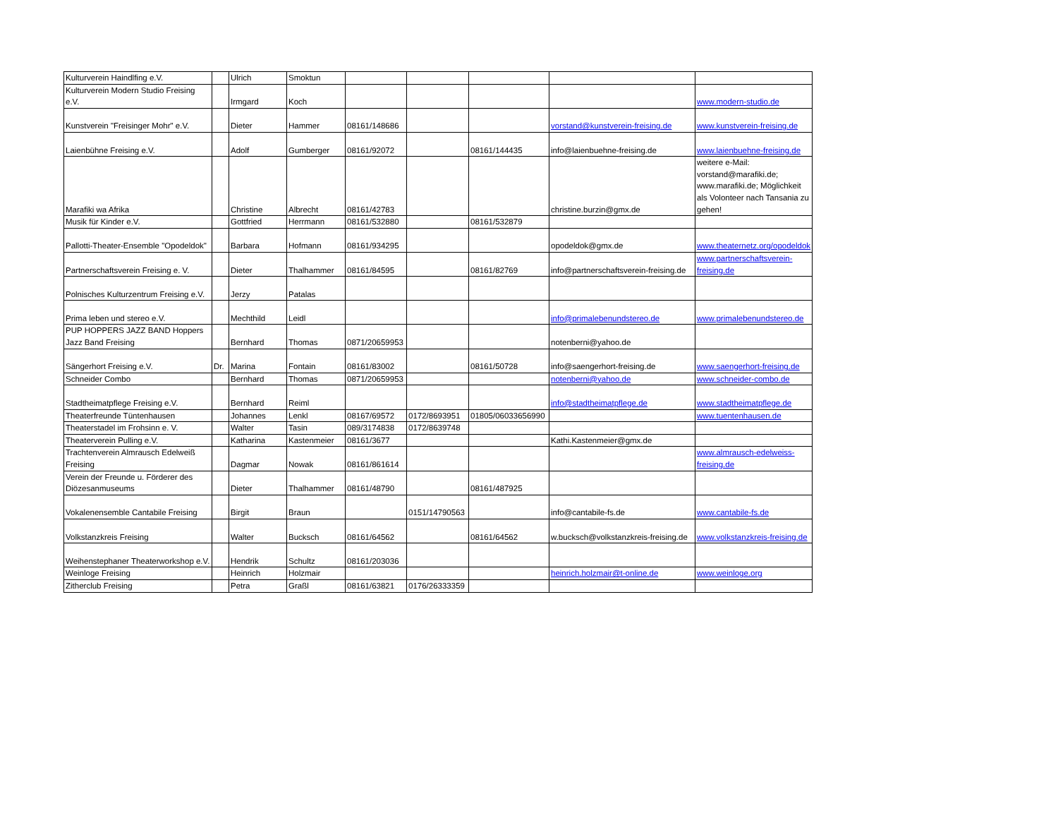| Kulturverein Haindlfing e.V. | | Ulrich | Smoktun | | | | | |
| Kulturverein Modern Studio Freising e.V. | | Irmgard | Koch | | | | | www.modern-studio.de |
| Kunstverein "Freisinger Mohr" e.V. | | Dieter | Hammer | 08161/148686 | | | vorstand@kunstverein-freising.de | www.kunstverein-freising.de |
| Laienbühne Freising e.V. | | Adolf | Gumberger | 08161/92072 | | 08161/144435 | info@laienbuehne-freising.de | www.laienbuehne-freising.de |
| Marafiki wa Afrika | | Christine | Albrecht | 08161/42783 | | | christine.burzin@gmx.de | weitere e-Mail: vorstand@marafiki.de; www.marafiki.de; Möglichkeit als Volonteer nach Tansania zu gehen! |
| Musik für Kinder e.V. | | Gottfried | Herrmann | 08161/532880 | | 08161/532879 | | |
| Pallotti-Theater-Ensemble "Opodeldok" | | Barbara | Hofmann | 08161/934295 | | | opodeldok@gmx.de | www.theaternetz.org/opodeldok |
| Partnerschaftsverein Freising e. V. | | Dieter | Thalhammer | 08161/84595 | | 08161/82769 | info@partnerschaftsverein-freising.de | www.partnerschaftsverein-freising.de |
| Polnisches Kulturzentrum Freising e.V. | | Jerzy | Patalas | | | | | |
| Prima leben und stereo e.V. | | Mechthild | Leidl | | | | info@primalebenundstereo.de | www.primalebenundstereo.de |
| PUP HOPPERS JAZZ BAND Hoppers Jazz Band Freising | | Bernhard | Thomas | 0871/20659953 | | | notenberni@yahoo.de | |
| Sängerhort Freising e.V. | Dr. | Marina | Fontain | 08161/83002 | | 08161/50728 | info@saengerhort-freising.de | www.saengerhort-freising.de |
| Schneider Combo | | Bernhard | Thomas | 0871/20659953 | | | notenberni@yahoo.de | www.schneider-combo.de |
| Stadtheimatpflege Freising e.V. | | Bernhard | Reiml | | | | info@stadtheimatpflege.de | www.stadtheimatpflege.de |
| Theaterfreunde Tüntenhausen | | Johannes | Lenkl | 08167/69572 | 0172/8693951 | 01805/06033656990 | | www.tuentenhausen.de |
| Theaterstadel im Frohsinn e. V. | | Walter | Tasin | 089/3174838 | 0172/8639748 | | | |
| Theaterverein Pulling e.V. | | Katharina | Kastenmeier | 08161/3677 | | | Kathi.Kastenmeier@gmx.de | |
| Trachtenverein Almrausch Edelweiß Freising | | Dagmar | Nowak | 08161/861614 | | | | www.almrausch-edelweiss-freising.de |
| Verein der Freunde u. Förderer des Diözesanmuseums | | Dieter | Thalhammer | 08161/48790 | | 08161/487925 | | |
| Vokalenensemble Cantabile Freising | | Birgit | Braun | | 0151/14790563 | | info@cantabile-fs.de | www.cantabile-fs.de |
| Volkstanzkreis Freising | | Walter | Bucksch | 08161/64562 | | 08161/64562 | w.bucksch@volkstanzkreis-freising.de | www.volkstanzkreis-freising.de |
| Weihenstephaner Theaterworkshop e.V. | | Hendrik | Schultz | 08161/203036 | | | | |
| Weinloge Freising | | Heinrich | Holzmair | | | | heinrich.holzmair@t-online.de | www.weinloge.org |
| Zitherclub Freising | | Petra | Graßl | 08161/63821 | 0176/26333359 | | | |